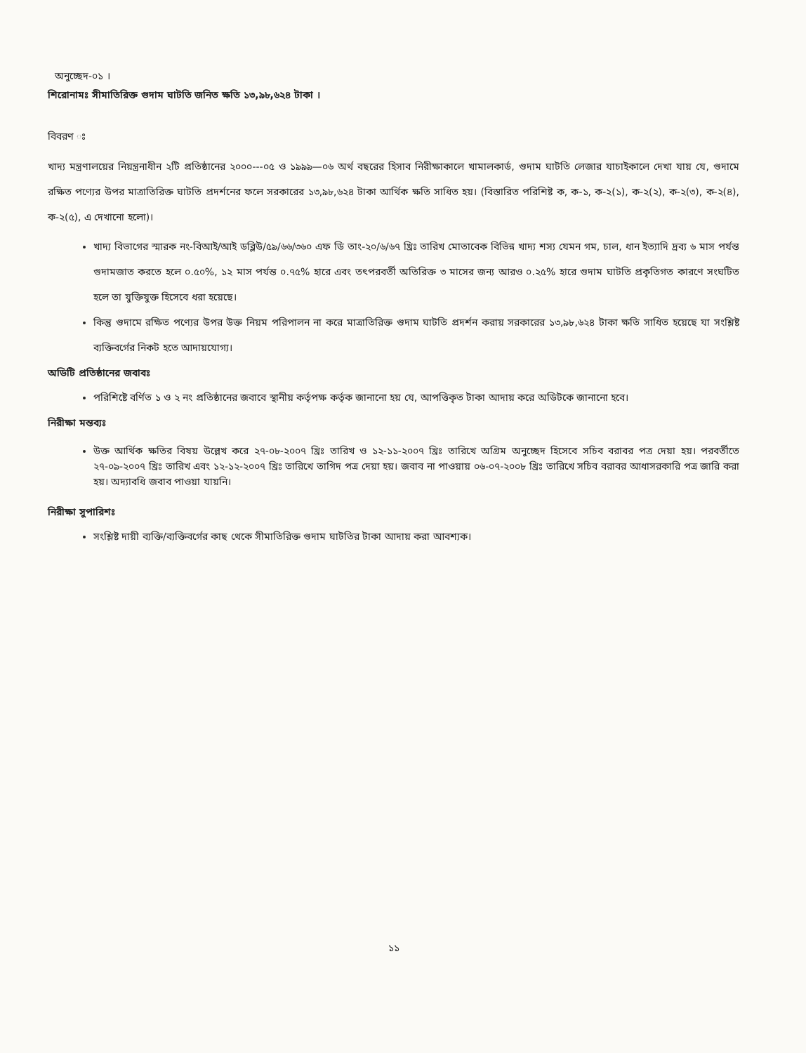অনুচ্ছেদ-০১ ।
শিরোনামঃ সীমাতিরিক্ত গুদাম ঘাটতি জনিত ক্ষতি ১৩,৯৮,৬২৪ টাকা ।
বিবরণ ঃ
খাদ্য মন্ত্রণালয়ের নিয়ন্ত্রনাধীন ২টি প্রতিষ্ঠানের ২০০০---০৫ ও ১৯৯৯—০৬ অর্থ বছরের হিসাব নিরীক্ষাকালে খামালকার্ড, গুদাম ঘাটতি লেজার যাচাইকালে দেখা যায় যে, গুদামে রক্ষিত পণ্যের উপর মাত্রাতিরিক্ত ঘাটতি প্রদর্শনের ফলে সরকারের ১৩,৯৮,৬২৪ টাকা আর্থিক ক্ষতি সাধিত হয়। (বিস্তারিত পরিশিষ্ট ক, ক-১, ক-২(১), ক-২(২), ক-২(৩), ক-২(৪), ক-২(৫), এ দেখানো হলো)।
খাদ্য বিভাগের স্মারক নং-বিআই/আই ডব্লিউ/৫৯/৬৬/৩৬০ এফ ডি তাং-২০/৬/৬৭ খ্রিঃ তারিখ মোতাবেক বিভিন্ন খাদ্য শস্য যেমন গম, চাল, ধান ইত্যাদি দ্রব্য ৬ মাস পর্যন্ত গুদামজাত করতে হলে ০.৫০%, ১২ মাস পর্যন্ত ০.৭৫% হারে এবং তৎপরবর্তী অতিরিক্ত ৩ মাসের জন্য আরও ০.২৫% হারে গুদাম ঘাটতি প্রকৃতিগত কারণে সংঘটিত হলে তা যুক্তিযুক্ত হিসেবে ধরা হয়েছে।
কিন্তু গুদামে রক্ষিত পণ্যের উপর উক্ত নিয়ম পরিপালন না করে মাত্রাতিরিক্ত গুদাম ঘাটতি প্রদর্শন করায় সরকারের ১৩,৯৮,৬২৪ টাকা ক্ষতি সাধিত হয়েছে যা সংশ্লিষ্ট ব্যক্তিবর্গের নিকট হতে আদায়যোগ্য।
অডিটি প্রতিষ্ঠানের জবাবঃ
পরিশিষ্টে বর্ণিত ১ ও ২ নং প্রতিষ্ঠানের জবাবে স্থানীয় কর্তৃপক্ষ কর্তৃক জানানো হয় যে, আপত্তিকৃত টাকা আদায় করে অডিটকে জানানো হবে।
নিরীক্ষা মন্তব্যঃ
উক্ত আর্থিক ক্ষতির বিষয় উল্লেখ করে ২৭-০৮-২০০৭ খ্রিঃ তারিখ ও ১২-১১-২০০৭ খ্রিঃ তারিখে অগ্রিম অনুচ্ছেদ হিসেবে সচিব বরাবর পত্র দেয়া হয়। পরবর্তীতে ২৭-০৯-২০০৭ খ্রিঃ তারিখ এবং ১২-১২-২০০৭ খ্রিঃ তারিখে তাগিদ পত্র দেয়া হয়। জবাব না পাওয়ায় ০৬-০৭-২০০৮ খ্রিঃ তারিখে সচিব বরাবর আধাসরকারি পত্র জারি করা হয়। অদ্যাবধি জবাব পাওয়া যায়নি।
নিরীক্ষা সুপারিশঃ
সংশ্লিষ্ট দায়ী ব্যক্তি/ব্যক্তিবর্গের কাছ থেকে সীমাতিরিক্ত গুদাম ঘাটতির টাকা আদায় করা আবশ্যক।
১১